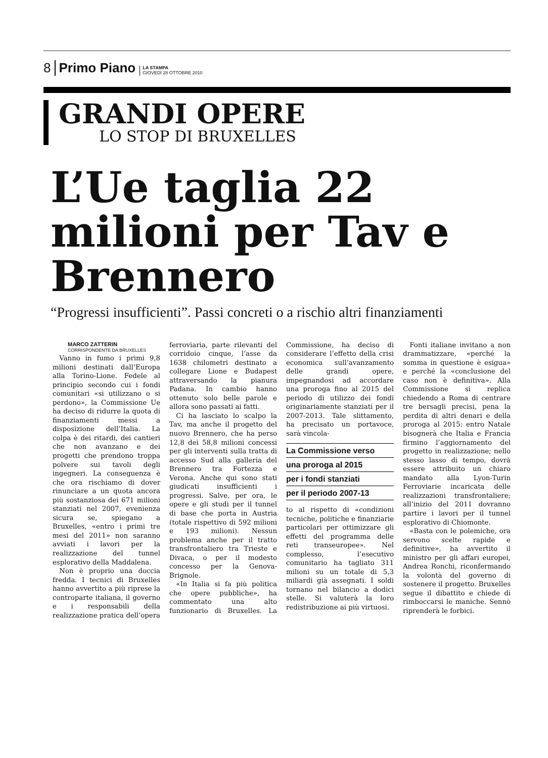8 Primo Piano LA STAMPA
GIOVEDÌ 28 OTTOBRE 2010
GRANDI OPERE
LO STOP DI BRUXELLES
L’Ue taglia 22 milioni per Tav e Brennero
“Progressi insufficienti”. Passi concreti o a rischio altri finanziamenti
MARCO ZATTERIN
CORRISPONDENTE DA BRUXELLES
Vanno in fumo i primi 9,8 milioni destinati dall’Europa alla Torino-Lione. Fedele al principio secondo cui i fondi comunitari «si utilizzano o si perdono», la Commissione Ue ha deciso di ridurre la quota di finanziamenti messi a disposizione dell’Italia. La colpa è dei ritardi, dei cantieri che non avanzano e dei progetti che prendono troppa polvere sui tavoli degli ingegneri. La conseguenza è che ora rischiamo di dover rinunciare a un quota ancora più sostanziosa dei 671 milioni stanziati nel 2007, evenienza sicura se, spiegano a Bruxelles, «entro i primi tre mesi del 2011» non saranno avviati i lavori per la realizzazione del tunnel esplorativo della Maddalena.
Non è proprio una doccia fredda. I tecnici di Bruxelles hanno avvertito a più riprese la controparte italiana, il governo e i responsabili della realizzazione pratica dell’opera ferroviaria, parte rilevanti del corridoio cinque, l’asse da 1638 chilometri destinato a collegare Lione e Budapest attraversando la pianura Padana. In cambio hanno ottenuto solo belle parole e allora sono passati ai fatti.
Ci ha lasciato lo scalpo la Tav, ma anche il progetto del nuovo Brennero, che ha perso 12,8 dei 58,8 milioni concessi per gli interventi sulla tratta di accesso Sud alla galleria del Brennero tra Fortezza e Verona. Anche qui sono stati giudicati insufficienti i progressi. Salve, per ora, le opere e gli studi per il tunnel di base che porta in Austria (totale rispettivo di 592 milioni e 193 milioni). Nessun problema anche per il tratto transfrontaliero tra Trieste e Divaca, o per il modesto concesso per la Genova-Brignole.
«In Italia si fa più politica che opere pubbliche», ha commentato una alto funzionario di Bruxelles. La Commissione, ha deciso di considerare l’effetto della crisi economica sull’avanzamento delle grandi opere, impegnandosi ad accordare una proroga fino al 2015 del periodo di utilizzo dei fondi originariamente stanziati per il 2007-2013. Tale slittamento, ha precisato un portavoce, sarà vincola-
La Commissione verso
una proroga al 2015
per i fondi stanziati
per il periodo 2007-13
to al rispetto di «condizioni tecniche, politiche e finanziarie particolari per ottimizzare gli effetti del programma delle reti transeuropee». Nel complesso, l’esecutivo comunitario ha tagliato 311 milioni su un totale di 5,3 miliardi già assegnati. I soldi tornano nel bilancio a dodici stelle. Si valuterà la loro redistribuzione ai più virtuosi.
Fonti italiane invitano a non drammatizzare, «perché la somma in questione è esigua» e perché la «conclusione del caso non è definitiva». Alla Commissione si replica chiedendo a Roma di centrare tre bersagli precisi, pena la perdita di altri denari e della proroga al 2015: entro Natale bisognerà che Italia e Francia firmino l’aggiornamento del progetto in realizzazione; nello stesso lasso di tempo, dovrà essere attribuito un chiaro mandato alla Lyon-Turin Ferroviarie incaricata delle realizzazioni transfrontaliere; all’inizio del 2011 dovranno partire i lavori per il tunnel esplorativo di Chiomonte.
«Basta con le polemiche, ora servono scelte rapide e definitive», ha avvertito il ministro per gli affari europei, Andrea Ronchi, riconfermando la volontà del governo di sostenere il progetto. Bruxelles segue il dibattito e chiede di rimboccarsi le maniche. Sennò riprenderà le forbici.